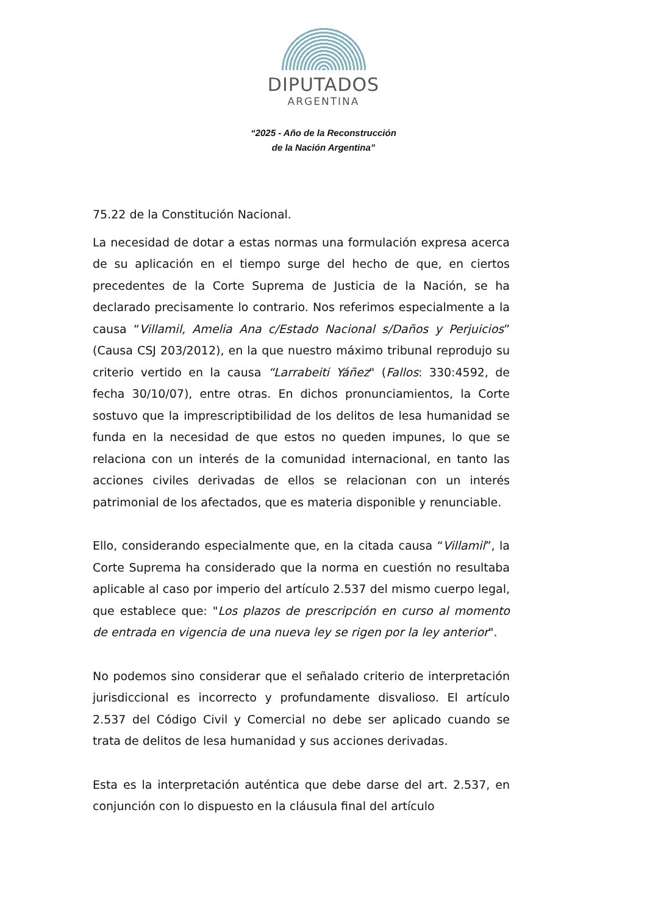DIPUTADOS
ARGENTINA
“2025 - Año de la Reconstrucción
de la Nación Argentina”
75.22 de la Constitución Nacional.
La necesidad de dotar a estas normas una formulación expresa acerca de su aplicación en el tiempo surge del hecho de que, en ciertos precedentes de la Corte Suprema de Justicia de la Nación, se ha declarado precisamente lo contrario. Nos referimos especialmente a la causa “Villamil, Amelia Ana c/Estado Nacional s/Daños y Perjuicios” (Causa CSJ 203/2012), en la que nuestro máximo tribunal reprodujo su criterio vertido en la causa “Larrabeiti Yáñez" (Fallos: 330:4592, de fecha 30/10/07), entre otras. En dichos pronunciamientos, la Corte sostuvo que la imprescriptibilidad de los delitos de lesa humanidad se funda en la necesidad de que estos no queden impunes, lo que se relaciona con un interés de la comunidad internacional, en tanto las acciones civiles derivadas de ellos se relacionan con un interés patrimonial de los afectados, que es materia disponible y renunciable.
Ello, considerando especialmente que, en la citada causa “Villamil”, la Corte Suprema ha considerado que la norma en cuestión no resultaba aplicable al caso por imperio del artículo 2.537 del mismo cuerpo legal, que establece que: "Los plazos de prescripción en curso al momento de entrada en vigencia de una nueva ley se rigen por la ley anterior".
No podemos sino considerar que el señalado criterio de interpretación jurisdiccional es incorrecto y profundamente disvalioso. El artículo 2.537 del Código Civil y Comercial no debe ser aplicado cuando se trata de delitos de lesa humanidad y sus acciones derivadas.
Esta es la interpretación auténtica que debe darse del art. 2.537, en conjunción con lo dispuesto en la cláusula final del artículo